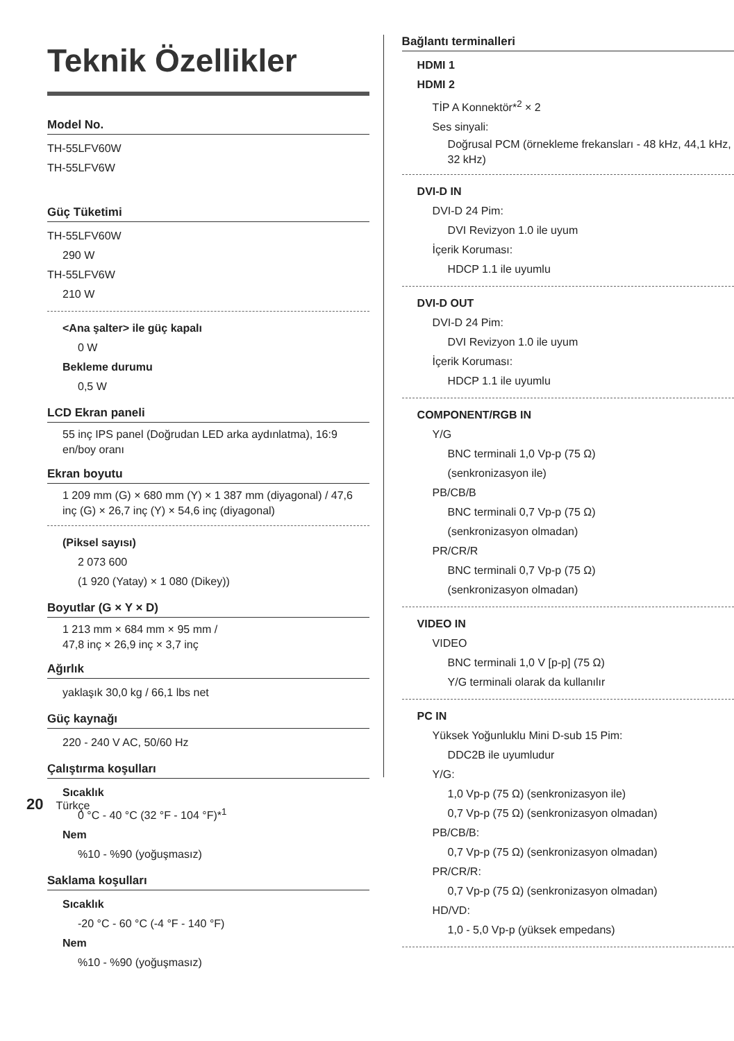Teknik Özellikler
Model No.
TH-55LFV60W
TH-55LFV6W
Güç Tüketimi
TH-55LFV60W
290 W
TH-55LFV6W
210 W
<Ana şalter> ile güç kapalı
0 W
Bekleme durumu
0,5 W
LCD Ekran paneli
55 inç IPS panel (Doğrudan LED arka aydınlatma), 16:9 en/boy oranı
Ekran boyutu
1 209 mm (G) × 680 mm (Y) × 1 387 mm (diyagonal) / 47,6 inç (G) × 26,7 inç (Y) × 54,6 inç (diyagonal)
(Piksel sayısı)
2 073 600
(1 920 (Yatay) × 1 080 (Dikey))
Boyutlar (G × Y × D)
1 213 mm × 684 mm × 95 mm /
47,8 inç × 26,9 inç × 3,7 inç
Ağırlık
yaklaşık 30,0 kg / 66,1 lbs net
Güç kaynağı
220 - 240 V AC, 50/60 Hz
Çalıştırma koşulları
Sıcaklık
0 °C - 40 °C (32 °F - 104 °F)*<sup>1</sup>
Nem
%10 - %90 (yoğuşmasız)
Saklama koşulları
Sıcaklık
-20 °C - 60 °C (-4 °F - 140 °F)
Nem
%10 - %90 (yoğuşmasız)
Bağlantı terminalleri
HDMI 1
HDMI 2
TİP A Konnektör*<sup>2</sup> × 2
Ses sinyali:
Doğrusal PCM (örnekleme frekansları - 48 kHz, 44,1 kHz, 32 kHz)
DVI-D IN
DVI-D 24 Pim:
DVI Revizyon 1.0 ile uyum
İçerik Koruması:
HDCP 1.1 ile uyumlu
DVI-D OUT
DVI-D 24 Pim:
DVI Revizyon 1.0 ile uyum
İçerik Koruması:
HDCP 1.1 ile uyumlu
COMPONENT/RGB IN
Y/G
BNC terminali 1,0 Vp-p (75 Ω)
(senkronizasyon ile)
PB/CB/B
BNC terminali 0,7 Vp-p (75 Ω)
(senkronizasyon olmadan)
PR/CR/R
BNC terminali 0,7 Vp-p (75 Ω)
(senkronizasyon olmadan)
VIDEO IN
VIDEO
BNC terminali 1,0 V [p-p] (75 Ω)
Y/G terminali olarak da kullanılır
PC IN
Yüksek Yoğunluklu Mini D-sub 15 Pim:
DDC2B ile uyumludur
Y/G:
1,0 Vp-p (75 Ω) (senkronizasyon ile)
0,7 Vp-p (75 Ω) (senkronizasyon olmadan)
PB/CB/B:
0,7 Vp-p (75 Ω) (senkronizasyon olmadan)
PR/CR/R:
0,7 Vp-p (75 Ω) (senkronizasyon olmadan)
HD/VD:
1,0 - 5,0 Vp-p (yüksek empedans)
20 Türkçe